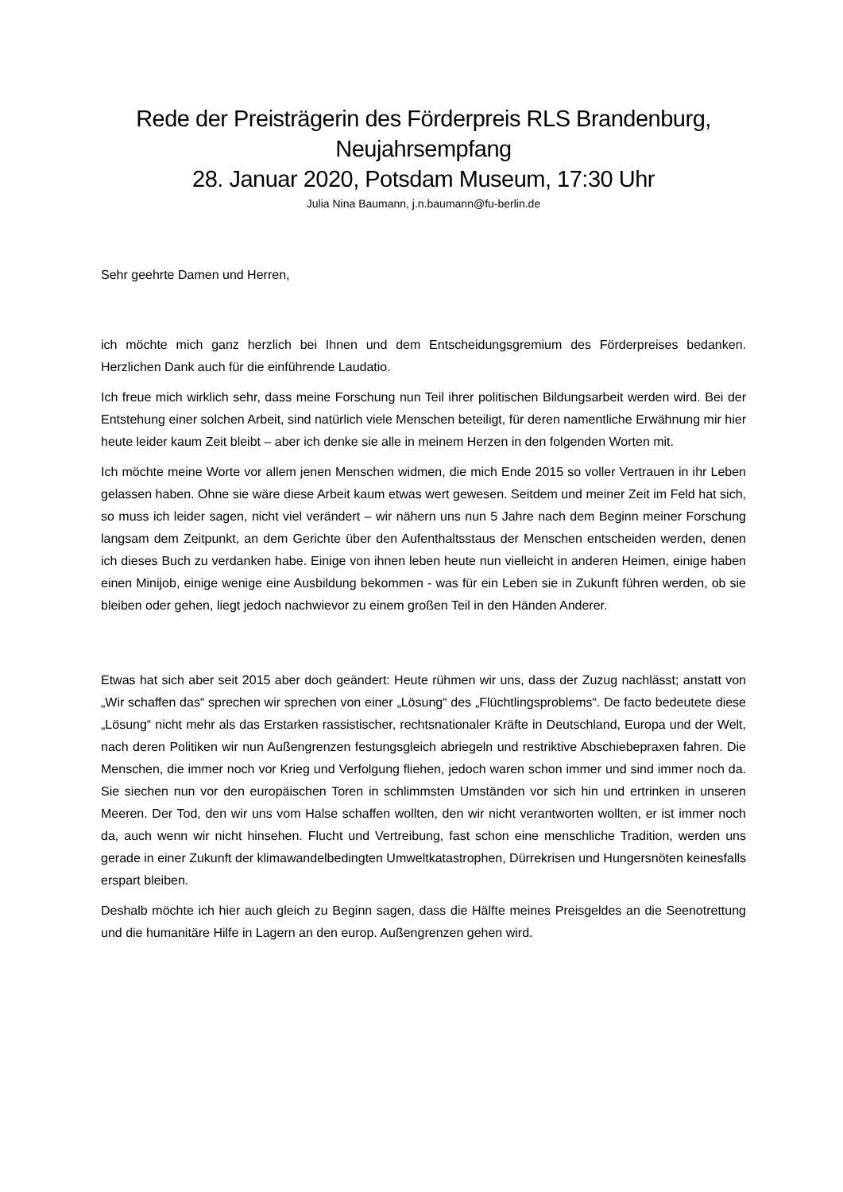Rede der Preisträgerin des Förderpreis RLS Brandenburg,
Neujahrsempfang
28. Januar 2020, Potsdam Museum, 17:30 Uhr
Julia Nina Baumann, j.n.baumann@fu-berlin.de
Sehr geehrte Damen und Herren,
ich möchte mich ganz herzlich bei Ihnen und dem Entscheidungsgremium des Förderpreises bedanken. Herzlichen Dank auch für die einführende Laudatio.
Ich freue mich wirklich sehr, dass meine Forschung nun Teil ihrer politischen Bildungsarbeit werden wird. Bei der Entstehung einer solchen Arbeit, sind natürlich viele Menschen beteiligt, für deren namentliche Erwähnung mir hier heute leider kaum Zeit bleibt – aber ich denke sie alle in meinem Herzen in den folgenden Worten mit.
Ich möchte meine Worte vor allem jenen Menschen widmen, die mich Ende 2015 so voller Vertrauen in ihr Leben gelassen haben. Ohne sie wäre diese Arbeit kaum etwas wert gewesen. Seitdem und meiner Zeit im Feld hat sich, so muss ich leider sagen, nicht viel verändert – wir nähern uns nun 5 Jahre nach dem Beginn meiner Forschung langsam dem Zeitpunkt, an dem Gerichte über den Aufenthaltsstaus der Menschen entscheiden werden, denen ich dieses Buch zu verdanken habe. Einige von ihnen leben heute nun vielleicht in anderen Heimen, einige haben einen Minijob, einige wenige eine Ausbildung bekommen - was für ein Leben sie in Zukunft führen werden, ob sie bleiben oder gehen, liegt jedoch nachwievor zu einem großen Teil in den Händen Anderer.
Etwas hat sich aber seit 2015 aber doch geändert: Heute rühmen wir uns, dass der Zuzug nachlässt; anstatt von „Wir schaffen das“ sprechen wir sprechen von einer „Lösung“ des „Flüchtlingsproblems“. De facto bedeutete diese „Lösung“ nicht mehr als das Erstarken rassistischer, rechtsnationaler Kräfte in Deutschland, Europa und der Welt, nach deren Politiken wir nun Außengrenzen festungsgleich abriegeln und restriktive Abschiebepraxen fahren. Die Menschen, die immer noch vor Krieg und Verfolgung fliehen, jedoch waren schon immer und sind immer noch da. Sie siechen nun vor den europäischen Toren in schlimmsten Umständen vor sich hin und ertrinken in unseren Meeren. Der Tod, den wir uns vom Halse schaffen wollten, den wir nicht verantworten wollten, er ist immer noch da, auch wenn wir nicht hinsehen. Flucht und Vertreibung, fast schon eine menschliche Tradition, werden uns gerade in einer Zukunft der klimawandelbedingten Umweltkatastrophen, Dürrekrisen und Hungersnöten keinesfalls erspart bleiben.
Deshalb möchte ich hier auch gleich zu Beginn sagen, dass die Hälfte meines Preisgeldes an die Seenotrettung und die humanitäre Hilfe in Lagern an den europ. Außengrenzen gehen wird.